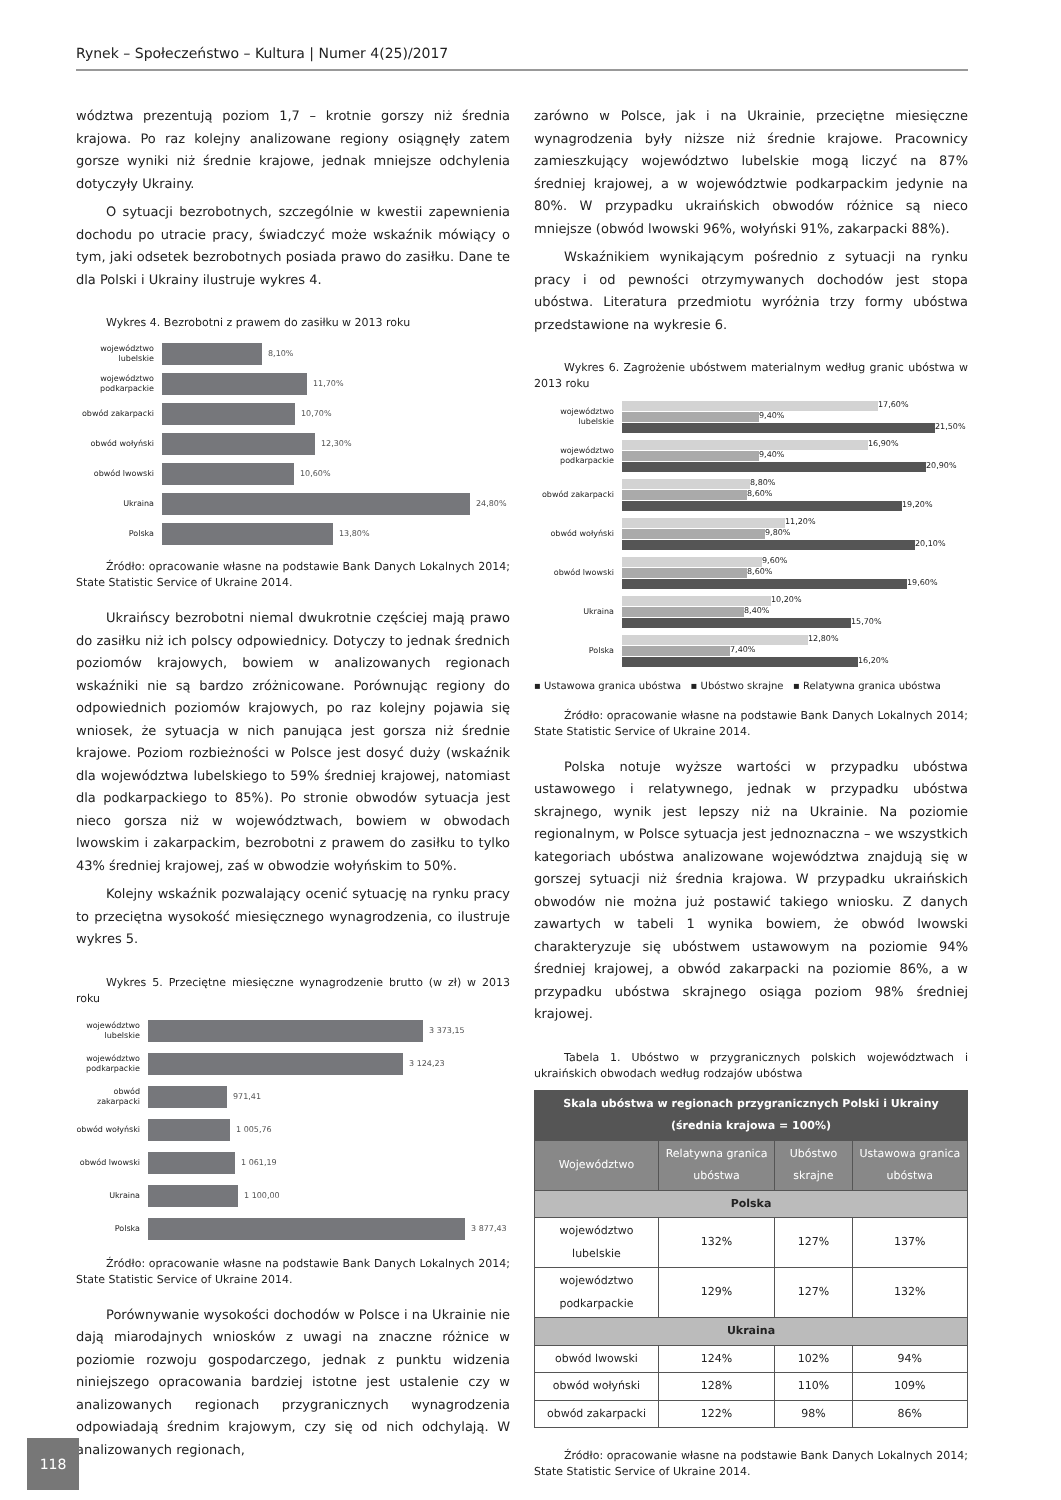Rynek – Społeczeństwo – Kultura | Numer 4(25)/2017
wództwa prezentują poziom 1,7 – krotnie gorszy niż średnia krajowa. Po raz kolejny analizowane regiony osiągnęły zatem gorsze wyniki niż średnie krajowe, jednak mniejsze odchylenia dotyczyły Ukrainy.
O sytuacji bezrobotnych, szczególnie w kwestii zapewnienia dochodu po utracie pracy, świadczyć może wskaźnik mówiący o tym, jaki odsetek bezrobotnych posiada prawo do zasiłku. Dane te dla Polski i Ukrainy ilustruje wykres 4.
Wykres 4. Bezrobotni z prawem do zasiłku w 2013 roku
województwo lubelskie 8,10%
województwo podkarpackie 11,70%
obwód zakarpacki 10,70%
obwód wołyński 12,30%
obwód lwowski 10,60%
Ukraina 24,80%
Polska 13,80%
Źródło: opracowanie własne na podstawie Bank Danych Lokalnych 2014; State Statistic Service of Ukraine 2014.
Ukraińscy bezrobotni niemal dwukrotnie częściej mają prawo do zasiłku niż ich polscy odpowiednicy. Dotyczy to jednak średnich poziomów krajowych, bowiem w analizowanych regionach wskaźniki nie są bardzo zróżnicowane. Porównując regiony do odpowiednich poziomów krajowych, po raz kolejny pojawia się wniosek, że sytuacja w nich panująca jest gorsza niż średnie krajowe. Poziom rozbieżności w Polsce jest dosyć duży (wskaźnik dla województwa lubelskiego to 59% średniej krajowej, natomiast dla podkarpackiego to 85%). Po stronie obwodów sytuacja jest nieco gorsza niż w województwach, bowiem w obwodach lwowskim i zakarpackim, bezrobotni z prawem do zasiłku to tylko 43% średniej krajowej, zaś w obwodzie wołyńskim to 50%.
Kolejny wskaźnik pozwalający ocenić sytuację na rynku pracy to przeciętna wysokość miesięcznego wynagrodzenia, co ilustruje wykres 5.
Wykres 5. Przeciętne miesięczne wynagrodzenie brutto (w zł) w 2013 roku
województwo lubelskie 3 373,15
województwo podkarpackie 3 124,23
obwód zakarpacki 971,41
obwód wołyński 1 005,76
obwód lwowski 1 061,19
Ukraina 1 100,00
Polska 3 877,43
Źródło: opracowanie własne na podstawie Bank Danych Lokalnych 2014; State Statistic Service of Ukraine 2014.
Porównywanie wysokości dochodów w Polsce i na Ukrainie nie dają miarodajnych wniosków z uwagi na znaczne różnice w poziomie rozwoju gospodarczego, jednak z punktu widzenia niniejszego opracowania bardziej istotne jest ustalenie czy w analizowanych regionach przygranicznych wynagrodzenia odpowiadają średnim krajowym, czy się od nich odchylają. W analizowanych regionach,
zarówno w Polsce, jak i na Ukrainie, przeciętne miesięczne wynagrodzenia były niższe niż średnie krajowe. Pracownicy zamieszkujący województwo lubelskie mogą liczyć na 87% średniej krajowej, a w województwie podkarpackim jedynie na 80%. W przypadku ukraińskich obwodów różnice są nieco mniejsze (obwód lwowski 96%, wołyński 91%, zakarpacki 88%).
Wskaźnikiem wynikającym pośrednio z sytuacji na rynku pracy i od pewności otrzymywanych dochodów jest stopa ubóstwa. Literatura przedmiotu wyróżnia trzy formy ubóstwa przedstawione na wykresie 6.
Wykres 6. Zagrożenie ubóstwem materialnym według granic ubóstwa w 2013 roku
województwo lubelskie
17,60%
9,40%
21,50%
województwo podkarpackie
16,90%
9,40%
20,90%
obwód zakarpacki
8,80%
8,60%
19,20%
obwód wołyński
11,20%
9,80%
20,10%
obwód lwowski
9,60%
8,60%
19,60%
Ukraina
10,20%
8,40%
15,70%
Polska
12,80%
7,40%
16,20%
▪ Ustawowa granica ubóstwa ▪ Ubóstwo skrajne ▪ Relatywna granica ubóstwa
Źródło: opracowanie własne na podstawie Bank Danych Lokalnych 2014; State Statistic Service of Ukraine 2014.
Polska notuje wyższe wartości w przypadku ubóstwa ustawowego i relatywnego, jednak w przypadku ubóstwa skrajnego, wynik jest lepszy niż na Ukrainie. Na poziomie regionalnym, w Polsce sytuacja jest jednoznaczna – we wszystkich kategoriach ubóstwa analizowane województwa znajdują się w gorszej sytuacji niż średnia krajowa. W przypadku ukraińskich obwodów nie można już postawić takiego wniosku. Z danych zawartych w tabeli 1 wynika bowiem, że obwód lwowski charakteryzuje się ubóstwem ustawowym na poziomie 94% średniej krajowej, a obwód zakarpacki na poziomie 86%, a w przypadku ubóstwa skrajnego osiąga poziom 98% średniej krajowej.
Tabela 1. Ubóstwo w przygranicznych polskich województwach i ukraińskich obwodach według rodzajów ubóstwa
| Skala ubóstwa w regionach przygranicznych Polski i Ukrainy (średnia krajowa = 100%) | | | |
| --- | --- | --- | --- |
| Województwo | Relatywna granica ubóstwa | Ubóstwo skrajne | Ustawowa granica ubóstwa |
| Polska | | | |
| województwo lubelskie | 132% | 127% | 137% |
| województwo podkarpackie | 129% | 127% | 132% |
| Ukraina | | | |
| obwód lwowski | 124% | 102% | 94% |
| obwód wołyński | 128% | 110% | 109% |
| obwód zakarpacki | 122% | 98% | 86% |
Źródło: opracowanie własne na podstawie Bank Danych Lokalnych 2014; State Statistic Service of Ukraine 2014.
118